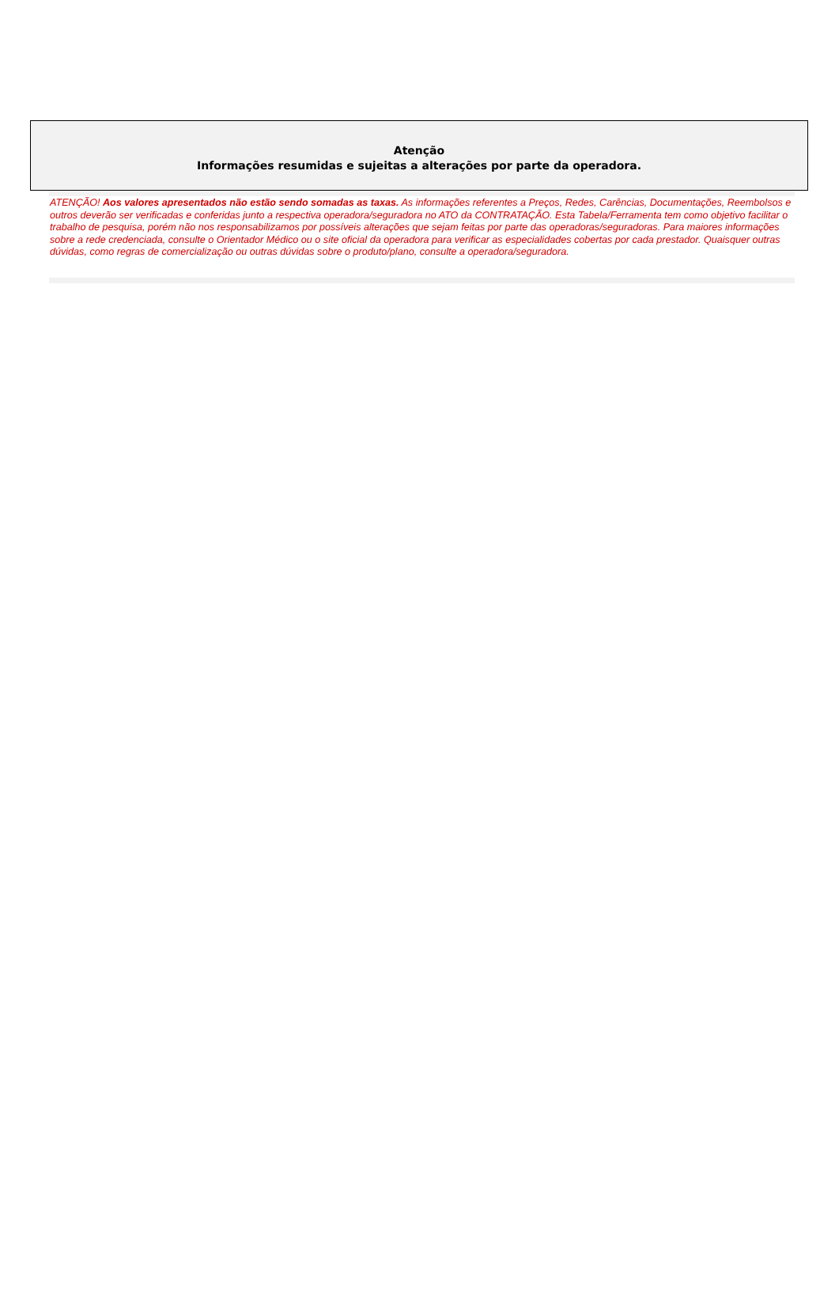Atenção
Informações resumidas e sujeitas a alterações por parte da operadora.
ATENÇÃO! Aos valores apresentados não estão sendo somadas as taxas. As informações referentes a Preços, Redes, Carências, Documentações, Reembolsos e outros deverão ser verificadas e conferidas junto a respectiva operadora/seguradora no ATO da CONTRATAÇÃO. Esta Tabela/Ferramenta tem como objetivo facilitar o trabalho de pesquisa, porém não nos responsabilizamos por possíveis alterações que sejam feitas por parte das operadoras/seguradoras. Para maiores informações sobre a rede credenciada, consulte o Orientador Médico ou o site oficial da operadora para verificar as especialidades cobertas por cada prestador. Quaisquer outras dúvidas, como regras de comercialização ou outras dúvidas sobre o produto/plano, consulte a operadora/seguradora.